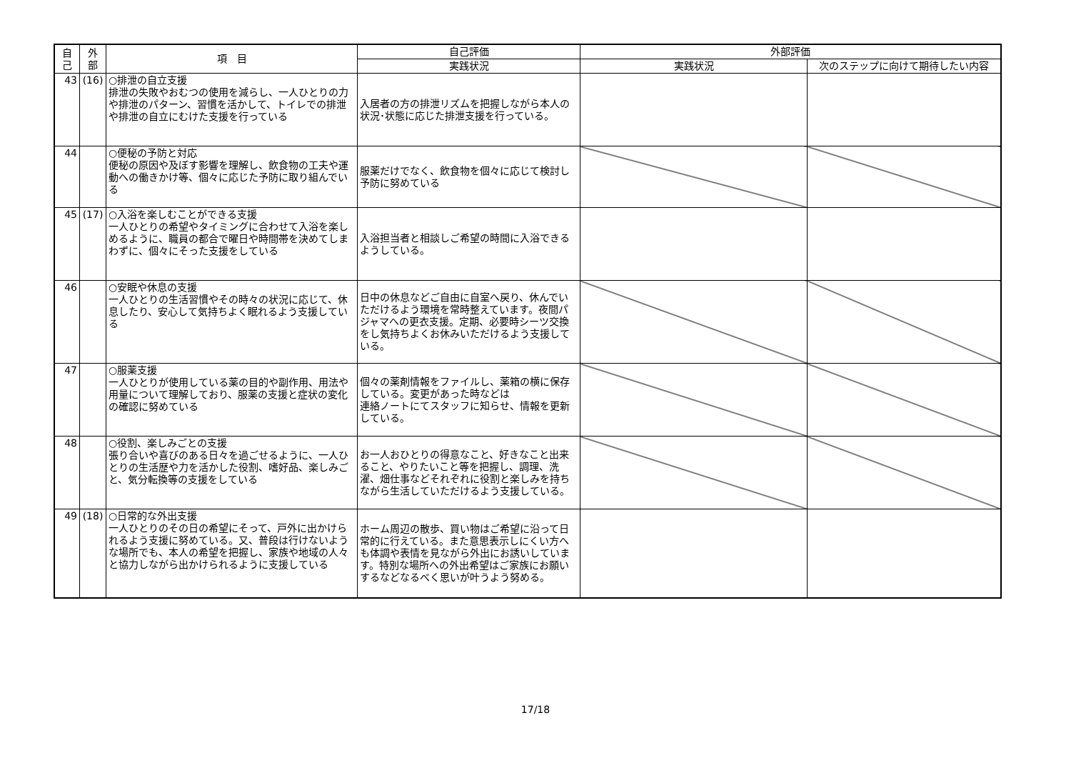| 自 己 | 外 部 | 項 目 | 自己評価 | 外部評価 | |
| --- | --- | --- | --- | --- | --- |
| | | | 実践状況 | 実践状況 | 次のステップに向けて期待したい内容 |
| 43 | (16) | ○排泄の自立支援 排泄の失敗やおむつの使用を減らし、一人ひとりの力や排泄のパターン、習慣を活かして、トイレでの排泄や排泄の自立にむけた支援を行っている | 入居者の方の排泄リズムを把握しながら本人の状況･状態に応じた排泄支援を行っている。 | | |
| 44 | | ○便秘の予防と対応 便秘の原因や及ぼす影響を理解し、飲食物の工夫や運動への働きかけ等、個々に応じた予防に取り組んでいる | 服薬だけでなく、飲食物を個々に応じて検討し予防に努めている | | |
| 45 | (17) | ○入浴を楽しむことができる支援 一人ひとりの希望やタイミングに合わせて入浴を楽しめるように、職員の都合で曜日や時間帯を決めてしまわずに、個々にそった支援をしている | 入浴担当者と相談しご希望の時間に入浴できるようしている。 | | |
| 46 | | ○安眠や休息の支援 一人ひとりの生活習慣やその時々の状況に応じて、休息したり、安心して気持ちよく眠れるよう支援している | 日中の休息などご自由に自室へ戻り、休んでいただけるよう環境を常時整えています。夜間パジャマへの更衣支援。定期、必要時シーツ交換をし気持ちよくお休みいただけるよう支援している。 | | |
| 47 | | ○服薬支援 一人ひとりが使用している薬の目的や副作用、用法や用量について理解しており、服薬の支援と症状の変化の確認に努めている | 個々の薬剤情報をファイルし、薬箱の横に保存している。変更があった時などは 連絡ノートにてスタッフに知らせ、情報を更新している。 | | |
| 48 | | ○役割、楽しみごとの支援 張り合いや喜びのある日々を過ごせるように、一人ひとりの生活歴や力を活かした役割、嗜好品、楽しみごと、気分転換等の支援をしている | お一人おひとりの得意なこと、好きなこと出来ること、やりたいこと等を把握し、調理、洗濯、畑仕事などそれぞれに役割と楽しみを持ちながら生活していただけるよう支援している。 | | |
| 49 | (18) | ○日常的な外出支援 一人ひとりのその日の希望にそって、戸外に出かけられるよう支援に努めている。又、普段は行けないような場所でも、本人の希望を把握し、家族や地域の人々と協力しながら出かけられるように支援している | ホーム周辺の散歩、買い物はご希望に沿って日常的に行えている。また意思表示しにくい方へも体調や表情を見ながら外出にお誘いしています。特別な場所への外出希望はご家族にお願いするなどなるべく思いが叶うよう努める。 | | |
17/18